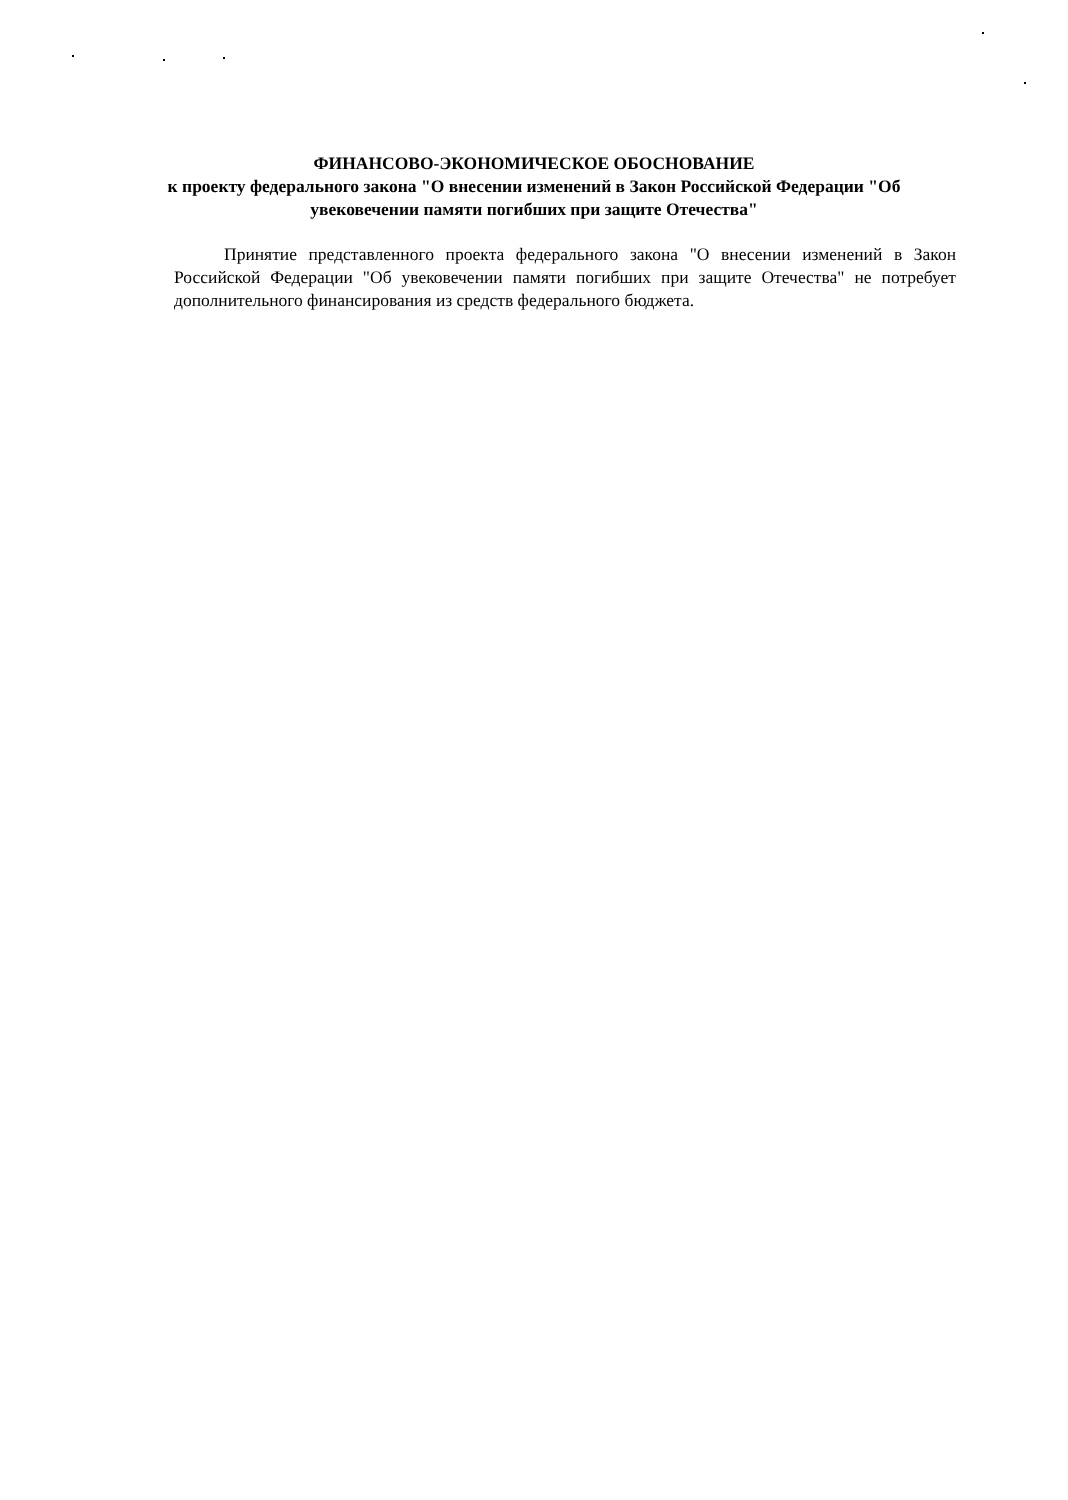ФИНАНСОВО-ЭКОНОМИЧЕСКОЕ ОБОСНОВАНИЕ
к проекту федерального закона "О внесении изменений в Закон Российской Федерации "Об увековечении памяти погибших при защите Отечества"
Принятие представленного проекта федерального закона "О внесении изменений в Закон Российской Федерации "Об увековечении памяти погибших при защите Отечества" не потребует дополнительного финансирования из средств федерального бюджета.